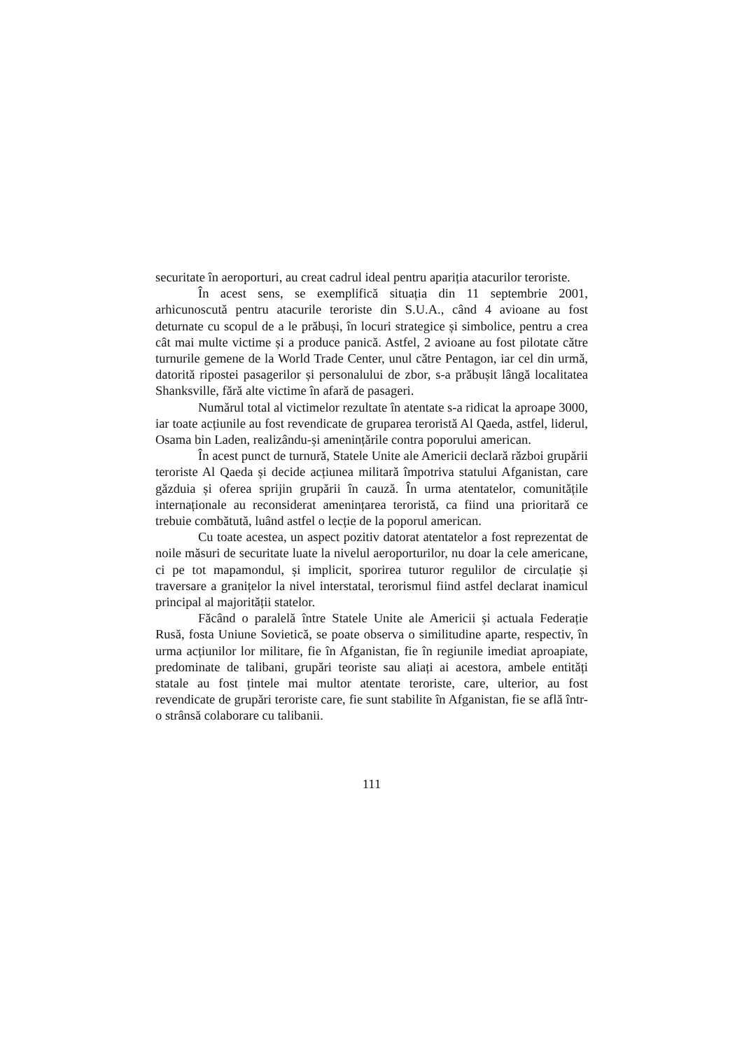securitate în aeroporturi, au creat cadrul ideal pentru apariția atacurilor teroriste.
În acest sens, se exemplifică situația din 11 septembrie 2001, arhicunoscută pentru atacurile teroriste din S.U.A., când 4 avioane au fost deturnate cu scopul de a le prăbuși, în locuri strategice și simbolice, pentru a crea cât mai multe victime și a produce panică. Astfel, 2 avioane au fost pilotate către turnurile gemene de la World Trade Center, unul către Pentagon, iar cel din urmă, datorită ripostei pasagerilor și personalului de zbor, s-a prăbușit lângă localitatea Shanksville, fără alte victime în afară de pasageri.
Numărul total al victimelor rezultate în atentate s-a ridicat la aproape 3000, iar toate acțiunile au fost revendicate de gruparea teroristă Al Qaeda, astfel, liderul, Osama bin Laden, realizându-și amenințările contra poporului american.
În acest punct de turnură, Statele Unite ale Americii declară război grupării teroriste Al Qaeda și decide acțiunea militară împotriva statului Afganistan, care găzduia și oferea sprijin grupării în cauză. În urma atentatelor, comunitățile internaționale au reconsiderat amenințarea teroristă, ca fiind una prioritară ce trebuie combătută, luând astfel o lecție de la poporul american.
Cu toate acestea, un aspect pozitiv datorat atentatelor a fost reprezentat de noile măsuri de securitate luate la nivelul aeroporturilor, nu doar la cele americane, ci pe tot mapamondul, și implicit, sporirea tuturor regulilor de circulație și traversare a granițelor la nivel interstatal, terorismul fiind astfel declarat inamicul principal al majorității statelor.
Făcând o paralelă între Statele Unite ale Americii și actuala Federație Rusă, fosta Uniune Sovietică, se poate observa o similitudine aparte, respectiv, în urma acțiunilor lor militare, fie în Afganistan, fie în regiunile imediat aproapiate, predominate de talibani, grupări teoriste sau aliați ai acestora, ambele entități statale au fost țintele mai multor atentate teroriste, care, ulterior, au fost revendicate de grupări teroriste care, fie sunt stabilite în Afganistan, fie se află într-o strânsă colaborare cu talibanii.
111